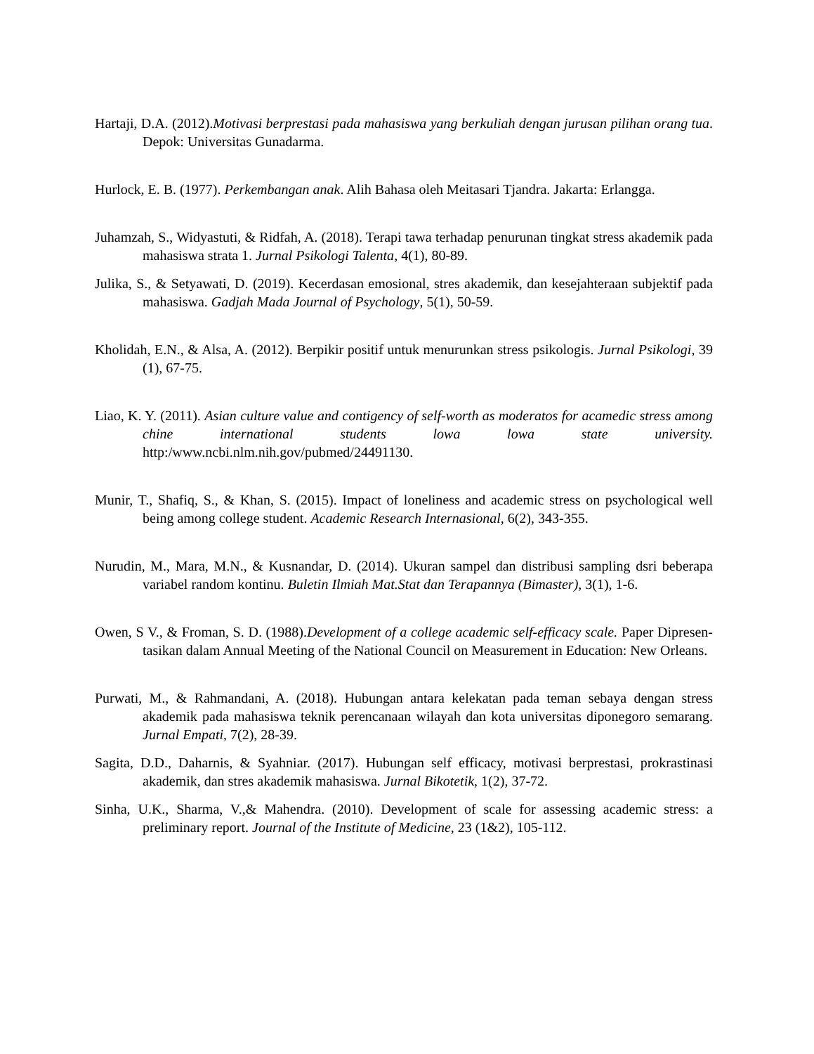Hartaji, D.A. (2012).Motivasi berprestasi pada mahasiswa yang berkuliah dengan jurusan pilihan orang tua. Depok: Universitas Gunadarma.
Hurlock, E. B. (1977). Perkembangan anak. Alih Bahasa oleh Meitasari Tjandra. Jakarta: Erlangga.
Juhamzah, S., Widyastuti, & Ridfah, A. (2018). Terapi tawa terhadap penurunan tingkat stress akademik pada mahasiswa strata 1. Jurnal Psikologi Talenta, 4(1), 80-89.
Julika, S., & Setyawati, D. (2019). Kecerdasan emosional, stres akademik, dan kesejahteraan subjektif pada mahasiswa. Gadjah Mada Journal of Psychology, 5(1), 50-59.
Kholidah, E.N., & Alsa, A. (2012). Berpikir positif untuk menurunkan stress psikologis. Jurnal Psikologi, 39 (1), 67-75.
Liao, K. Y. (2011). Asian culture value and contigency of self-worth as moderatos for acamedic stress among chine international students lowa lowa state university. http:/www.ncbi.nlm.nih.gov/pubmed/24491130.
Munir, T., Shafiq, S., & Khan, S. (2015). Impact of loneliness and academic stress on psychological well being among college student. Academic Research Internasional, 6(2), 343-355.
Nurudin, M., Mara, M.N., & Kusnandar, D. (2014). Ukuran sampel dan distribusi sampling dsri beberapa variabel random kontinu. Buletin Ilmiah Mat.Stat dan Terapannya (Bimaster), 3(1), 1-6.
Owen, S V., & Froman, S. D. (1988).Development of a college academic self-efficacy scale. Paper Dipresen-tasikan dalam Annual Meeting of the National Council on Measurement in Education: New Orleans.
Purwati, M., & Rahmandani, A. (2018). Hubungan antara kelekatan pada teman sebaya dengan stress akademik pada mahasiswa teknik perencanaan wilayah dan kota universitas diponegoro semarang. Jurnal Empati, 7(2), 28-39.
Sagita, D.D., Daharnis, & Syahniar. (2017). Hubungan self efficacy, motivasi berprestasi, prokrastinasi akademik, dan stres akademik mahasiswa. Jurnal Bikotetik, 1(2), 37-72.
Sinha, U.K., Sharma, V.,& Mahendra. (2010). Development of scale for assessing academic stress: a preliminary report. Journal of the Institute of Medicine, 23 (1&2), 105-112.